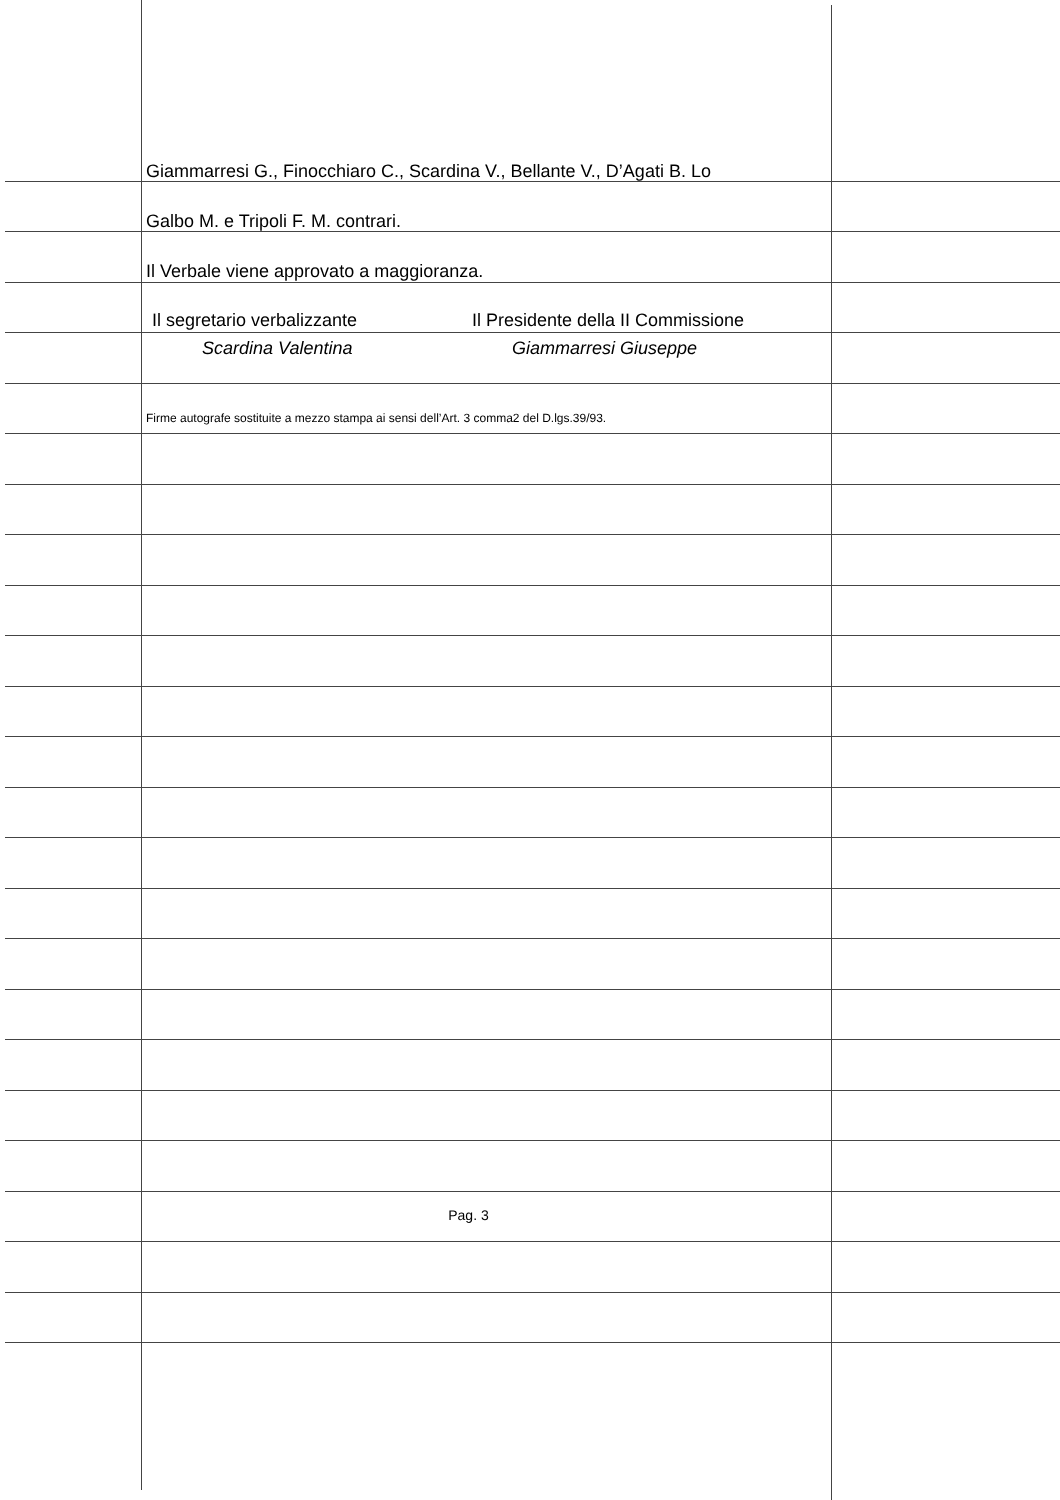Giammarresi G., Finocchiaro C., Scardina V., Bellante V., D’Agati B. Lo
Galbo M. e Tripoli F. M. contrari.
Il Verbale viene approvato a maggioranza.
Il segretario verbalizzante
Scardina Valentina
Il Presidente della II Commissione
Giammarresi Giuseppe
Firme autografe sostituite a mezzo stampa ai sensi dell’Art. 3 comma2 del D.lgs.39/93.
Pag. 3